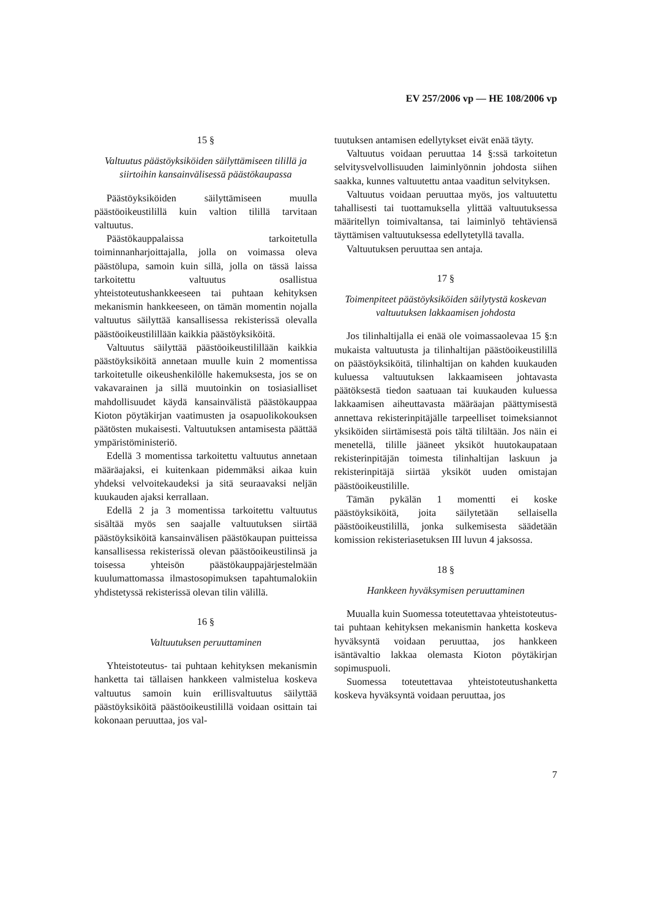EV 257/2006 vp — HE 108/2006 vp
15 §
Valtuutus päästöyksiköiden säilyttämiseen tilillä ja siirtoihin kansainvälisessä päästökaupassa
Päästöyksiköiden säilyttämiseen muulla päästöoikeustilillä kuin valtion tilillä tarvitaan valtuutus.
Päästökauppalaissa tarkoitetulla toiminnanharjoittajalla, jolla on voimassa oleva päästölupa, samoin kuin sillä, jolla on tässä laissa tarkoitettu valtuutus osallistua yhteistoteutushankkeeseen tai puhtaan kehityksen mekanismin hankkeeseen, on tämän momentin nojalla valtuutus säilyttää kansallisessa rekisterissä olevalla päästöoikeustilillään kaikkia päästöyksiköitä.
Valtuutus säilyttää päästöoikeustilillään kaikkia päästöyksiköitä annetaan muulle kuin 2 momentissa tarkoitetulle oikeushenkilölle hakemuksesta, jos se on vakavarainen ja sillä muutoinkin on tosiasialliset mahdollisuudet käydä kansainvälistä päästökauppaa Kioton pöytäkirjan vaatimusten ja osapuolikokouksen päätösten mukaisesti. Valtuutuksen antamisesta päättää ympäristöministeriö.
Edellä 3 momentissa tarkoitettu valtuutus annetaan määräajaksi, ei kuitenkaan pidemmäksi aikaa kuin yhdeksi velvoitekaudeksi ja sitä seuraavaksi neljän kuukauden ajaksi kerrallaan.
Edellä 2 ja 3 momentissa tarkoitettu valtuutus sisältää myös sen saajalle valtuutuksen siirtää päästöyksiköitä kansainvälisen päästökaupan puitteissa kansallisessa rekisterissä olevan päästöoikeustilinsä ja toisessa yhteisön päästökauppajärjestelmään kuulumattomassa ilmastosopimuksen tapahtumalokiin yhdistetyssä rekisterissä olevan tilin välillä.
16 §
Valtuutuksen peruuttaminen
Yhteistoteutus- tai puhtaan kehityksen mekanismin hanketta tai tällaisen hankkeen valmistelua koskeva valtuutus samoin kuin erillisvaltuutus säilyttää päästöyksiköitä päästöoikeustilillä voidaan osittain tai kokonaan peruuttaa, jos val-
tuutuksen antamisen edellytykset eivät enää täyty.
Valtuutus voidaan peruuttaa 14 §:ssä tarkoitetun selvitysvelvollisuuden laiminlyönnin johdosta siihen saakka, kunnes valtuutettu antaa vaaditun selvityksen.
Valtuutus voidaan peruuttaa myös, jos valtuutettu tahallisesti tai tuottamuksella ylittää valtuutuksessa määritellyn toimivaltansa, tai laiminlyö tehtäviensä täyttämisen valtuutuksessa edellytetyllä tavalla.
Valtuutuksen peruuttaa sen antaja.
17 §
Toimenpiteet päästöyksiköiden säilytystä koskevan valtuutuksen lakkaamisen johdosta
Jos tilinhaltijalla ei enää ole voimassaolevaa 15 §:n mukaista valtuutusta ja tilinhaltijan päästöoikeustilillä on päästöyksiköitä, tilinhaltijan on kahden kuukauden kuluessa valtuutuksen lakkaamiseen johtavasta päätöksestä tiedon saatuaan tai kuukauden kuluessa lakkaamisen aiheuttavasta määräajan päättymisestä annettava rekisterinpitäjälle tarpeelliset toimeksiannot yksiköiden siirtämisestä pois tältä tililtään. Jos näin ei menetellä, tilille jääneet yksiköt huutokaupataan rekisterinpitäjän toimesta tilinhaltijan laskuun ja rekisterinpitäjä siirtää yksiköt uuden omistajan päästöoikeustilille.
Tämän pykälän 1 momentti ei koske päästöyksiköitä, joita säilytetään sellaisella päästöoikeustilillä, jonka sulkemisesta säädetään komission rekisteriasetuksen III luvun 4 jaksossa.
18 §
Hankkeen hyväksymisen peruuttaminen
Muualla kuin Suomessa toteutettavaa yhteistoteutus- tai puhtaan kehityksen mekanismin hanketta koskeva hyväksyntä voidaan peruuttaa, jos hankkeen isäntävaltio lakkaa olemasta Kioton pöytäkirjan sopimuspuoli.
Suomessa toteutettavaa yhteistoteutushanketta koskeva hyväksyntä voidaan peruuttaa, jos
7